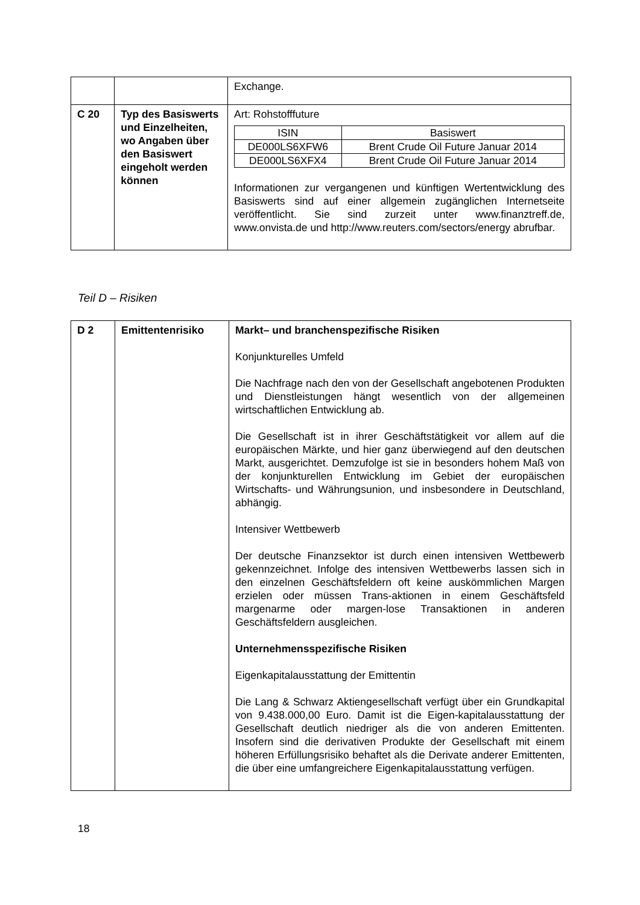| | | Exchange. |
| C 20 | Typ des Basiswerts und Einzelheiten, wo Angaben über den Basiswert eingeholt werden können | Art: Rohstofffuture / ISIN / Basiswert / / --- / --- / / DE000LS6XFW6 / Brent Crude Oil Future Januar 2014 / / DE000LS6XFX4 / Brent Crude Oil Future Januar 2014 / Informationen zur vergangenen und künftigen Wertentwicklung des Basiswerts sind auf einer allgemein zugänglichen Internetseite veröffentlicht. Sie sind zurzeit unter www.finanztreff.de, www.onvista.de und http://www.reuters.com/sectors/energy abrufbar. |
Teil D – Risiken
| D 2 | Emittentenrisiko | Markt– und branchenspezifische Risiken Konjunkturelles Umfeld Die Nachfrage nach den von der Gesellschaft angebotenen Produkten und Dienstleistungen hängt wesentlich von der allgemeinen wirtschaftlichen Entwicklung ab. Die Gesellschaft ist in ihrer Geschäftstätigkeit vor allem auf die europäischen Märkte, und hier ganz überwiegend auf den deutschen Markt, ausgerichtet. Demzufolge ist sie in besonders hohem Maß von der konjunkturellen Entwicklung im Gebiet der europäischen Wirtschafts- und Währungsunion, und insbesondere in Deutschland, abhängig. Intensiver Wettbewerb Der deutsche Finanzsektor ist durch einen intensiven Wettbewerb gekennzeichnet. Infolge des intensiven Wettbewerbs lassen sich in den einzelnen Geschäftsfeldern oft keine auskömmlichen Margen erzielen oder müssen Trans-aktionen in einem Geschäftsfeld margenarme oder margen-lose Transaktionen in anderen Geschäftsfeldern ausgleichen. Unternehmensspezifische Risiken Eigenkapitalausstattung der Emittentin Die Lang & Schwarz Aktiengesellschaft verfügt über ein Grundkapital von 9.438.000,00 Euro. Damit ist die Eigen-kapitalausstattung der Gesellschaft deutlich niedriger als die von anderen Emittenten. Insofern sind die derivativen Produkte der Gesellschaft mit einem höheren Erfüllungsrisiko behaftet als die Derivate anderer Emittenten, die über eine umfangreichere Eigenkapitalausstattung verfügen. |
18